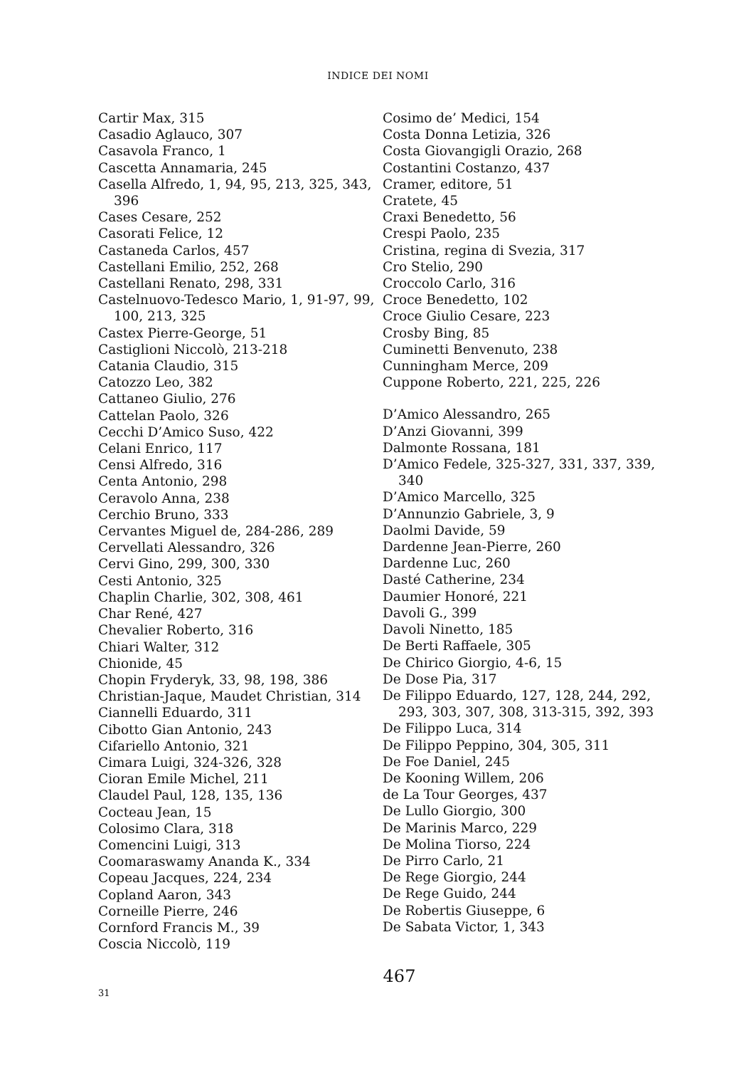INDICE DEI NOMI
Cartir Max, 315
Casadio Aglauco, 307
Casavola Franco, 1
Cascetta Annamaria, 245
Casella Alfredo, 1, 94, 95, 213, 325, 343, 396
Cases Cesare, 252
Casorati Felice, 12
Castaneda Carlos, 457
Castellani Emilio, 252, 268
Castellani Renato, 298, 331
Castelnuovo-Tedesco Mario, 1, 91-97, 99, 100, 213, 325
Castex Pierre-George, 51
Castiglioni Niccolò, 213-218
Catania Claudio, 315
Catozzo Leo, 382
Cattaneo Giulio, 276
Cattelan Paolo, 326
Cecchi D’Amico Suso, 422
Celani Enrico, 117
Censi Alfredo, 316
Centa Antonio, 298
Ceravolo Anna, 238
Cerchio Bruno, 333
Cervantes Miguel de, 284-286, 289
Cervellati Alessandro, 326
Cervi Gino, 299, 300, 330
Cesti Antonio, 325
Chaplin Charlie, 302, 308, 461
Char René, 427
Chevalier Roberto, 316
Chiari Walter, 312
Chionide, 45
Chopin Fryderyk, 33, 98, 198, 386
Christian-Jaque, Maudet Christian, 314
Ciannelli Eduardo, 311
Cibotto Gian Antonio, 243
Cifariello Antonio, 321
Cimara Luigi, 324-326, 328
Cioran Emile Michel, 211
Claudel Paul, 128, 135, 136
Cocteau Jean, 15
Colosimo Clara, 318
Comencini Luigi, 313
Coomaraswamy Ananda K., 334
Copeau Jacques, 224, 234
Copland Aaron, 343
Corneille Pierre, 246
Cornford Francis M., 39
Coscia Niccolò, 119
Cosimo de’ Medici, 154
Costa Donna Letizia, 326
Costa Giovangigli Orazio, 268
Costantini Costanzo, 437
Cramer, editore, 51
Cratete, 45
Craxi Benedetto, 56
Crespi Paolo, 235
Cristina, regina di Svezia, 317
Cro Stelio, 290
Croccolo Carlo, 316
Croce Benedetto, 102
Croce Giulio Cesare, 223
Crosby Bing, 85
Cuminetti Benvenuto, 238
Cunningham Merce, 209
Cuppone Roberto, 221, 225, 226
D’Amico Alessandro, 265
D’Anzi Giovanni, 399
Dalmonte Rossana, 181
D’Amico Fedele, 325-327, 331, 337, 339, 340
D’Amico Marcello, 325
D’Annunzio Gabriele, 3, 9
Daolmi Davide, 59
Dardenne Jean-Pierre, 260
Dardenne Luc, 260
Dasté Catherine, 234
Daumier Honoré, 221
Davoli G., 399
Davoli Ninetto, 185
De Berti Raffaele, 305
De Chirico Giorgio, 4-6, 15
De Dose Pia, 317
De Filippo Eduardo, 127, 128, 244, 292, 293, 303, 307, 308, 313-315, 392, 393
De Filippo Luca, 314
De Filippo Peppino, 304, 305, 311
De Foe Daniel, 245
De Kooning Willem, 206
de La Tour Georges, 437
De Lullo Giorgio, 300
De Marinis Marco, 229
De Molina Tiorso, 224
De Pirro Carlo, 21
De Rege Giorgio, 244
De Rege Guido, 244
De Robertis Giuseppe, 6
De Sabata Victor, 1, 343
467
31